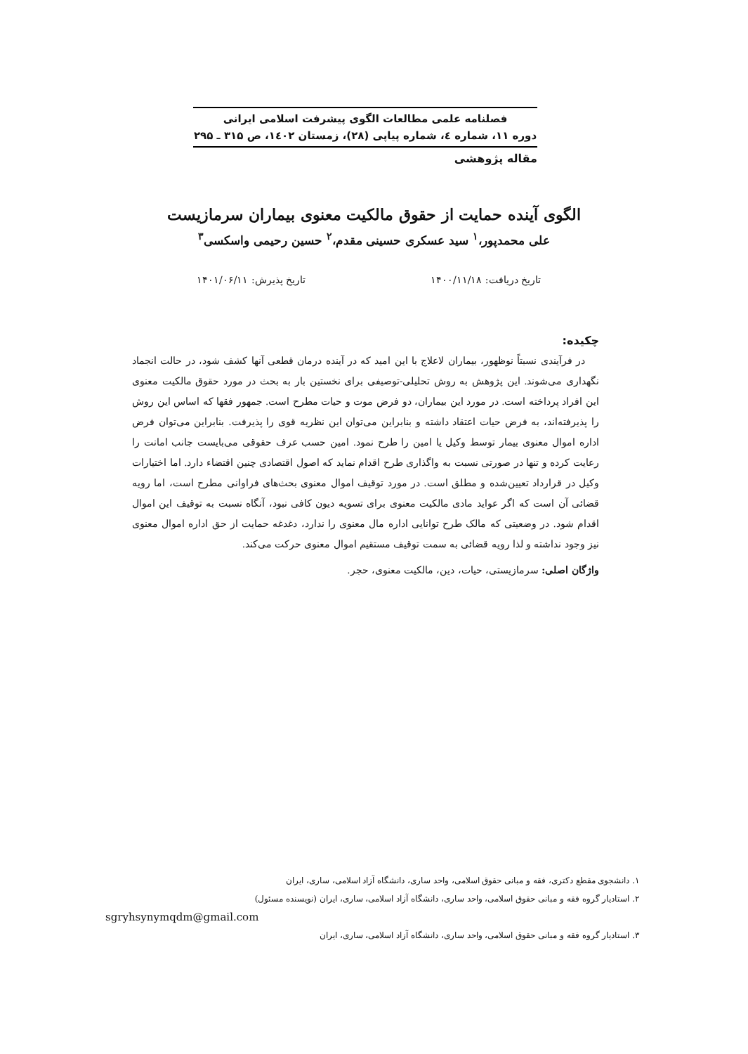فصلنامه علمی مطالعات الگوی پیشرفت اسلامی ایرانی
دوره ۱۱، شماره ٤، شماره پیاپی (۲۸)، زمستان ١٤٠٢، ص ۳۱۵ ـ ۲۹۵
مقاله پژوهشی
الگوی آینده حمایت از حقوق مالکیت معنوی بیماران سرمازیست
علی محمدپور،<sup>۱</sup> سید عسکری حسینی مقدم،<sup>۲</sup> حسین رحیمی واسکسی<sup>۳</sup>
تاریخ دریافت: ۱۴۰۰/۱۱/۱۸ تاریخ پذیرش: ۱۴۰۱/۰۶/۱۱
چکیده:
در فرآیندی نسبتاً نوظهور، بیماران لاعلاج با این امید که در آینده درمان قطعی آنها کشف شود، در حالت انجماد نگهداری می‌شوند. این پژوهش به روش تحلیلی-توصیفی برای نخستین بار به بحث در مورد حقوق مالکیت معنوی این افراد پرداخته است. در مورد این بیماران، دو فرض موت و حیات مطرح است. جمهور فقها که اساس این روش را پذیرفته‌اند، به فرض حیات اعتقاد داشته و بنابراین می‌توان این نظریه قوی را پذیرفت. بنابراین می‌توان فرض اداره اموال معنوی بیمار توسط وکیل یا امین را طرح نمود. امین حسب عرف حقوقی می‌بایست جانب امانت را رعایت کرده و تنها در صورتی نسبت به واگذاری طرح اقدام نماید که اصول اقتصادی چنین اقتضاء دارد. اما اختیارات وکیل در قرارداد تعیین‌شده و مطلق است. در مورد توقیف اموال معنوی بحث‌های فراوانی مطرح است، اما رویه قضائی آن است که اگر عواید مادی مالکیت معنوی برای تسویه دیون کافی نبود، آنگاه نسبت به توقیف این اموال اقدام شود. در وضعیتی که مالک طرح توانایی اداره مال معنوی را ندارد، دغدغه حمایت از حق اداره اموال معنوی نیز وجود نداشته و لذا رویه قضائی به سمت توقیف مستقیم اموال معنوی حرکت می‌کند.
واژگان اصلی: سرمازیستی، حیات، دین، مالکیت معنوی، حجر.
۱. دانشجوی مقطع دکتری، فقه و مبانی حقوق اسلامی، واحد ساری، دانشگاه آزاد اسلامی، ساری، ایران
۲. استادیار گروه فقه و مبانی حقوق اسلامی، واحد ساری، دانشگاه آزاد اسلامی، ساری، ایران (نویسنده مسئول)
sgryhsynymqdm@gmail.com
۳. استادیار گروه فقه و مبانی حقوق اسلامی، واحد ساری، دانشگاه آزاد اسلامی، ساری، ایران